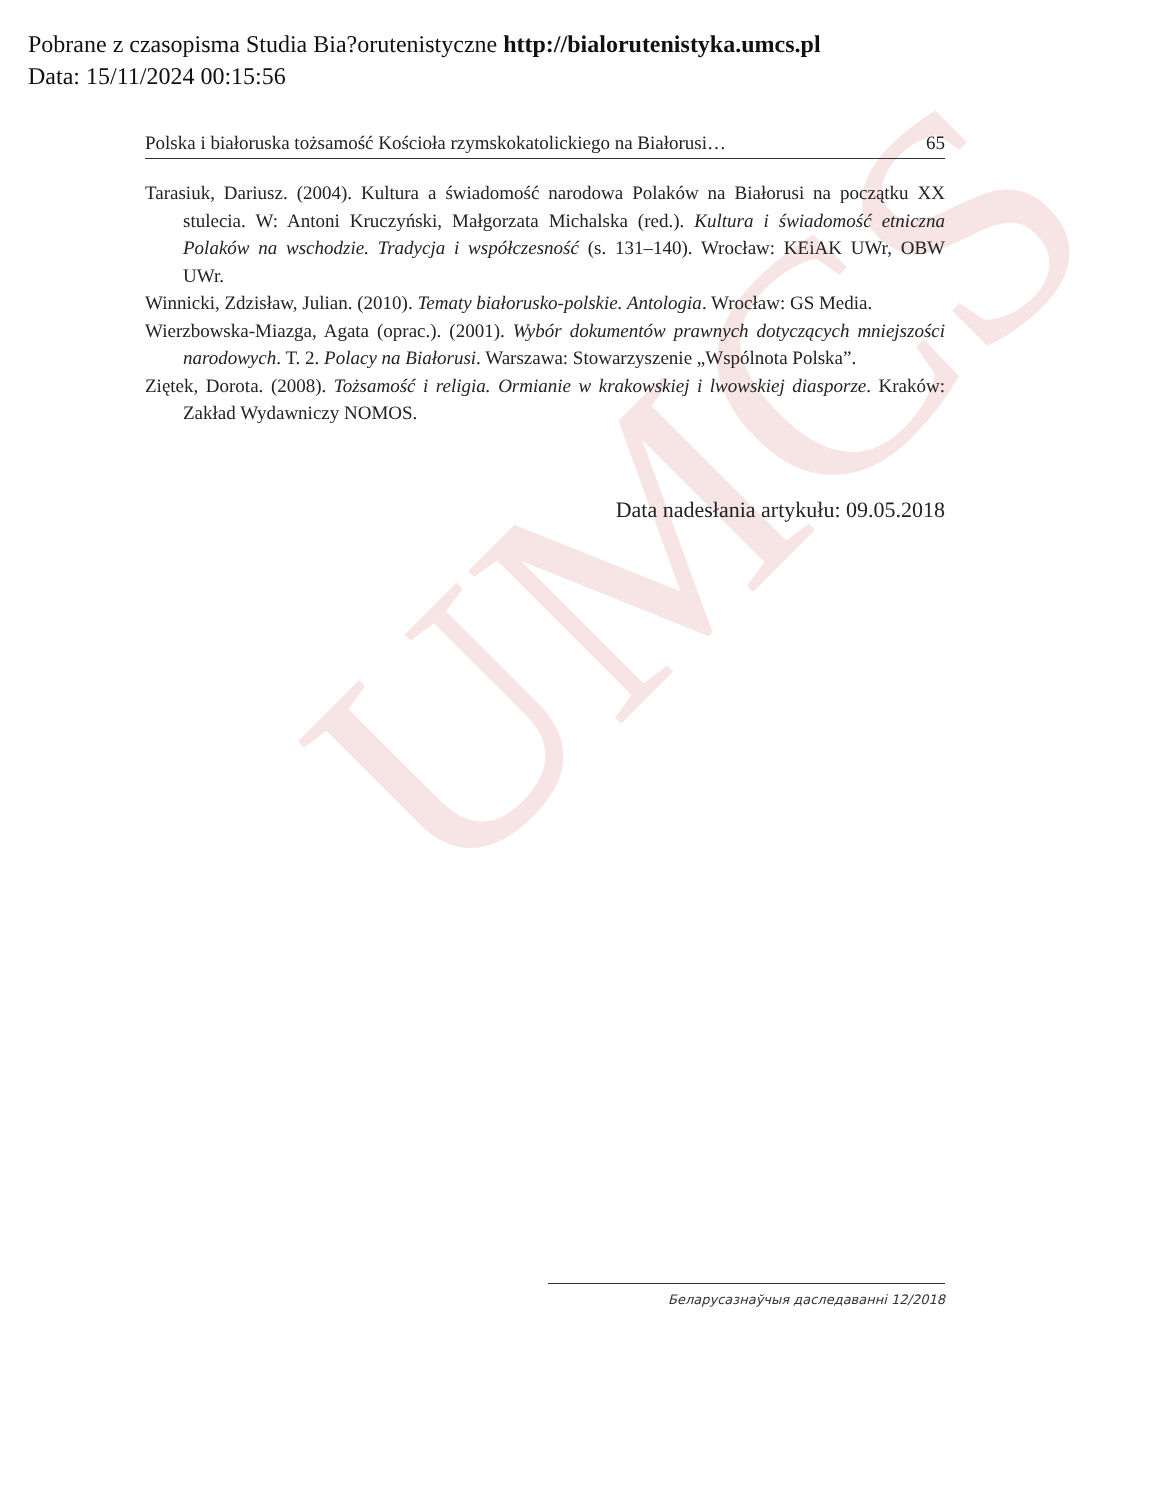UMCS
Pobrane z czasopisma Studia Bia?orutenistyczne http://bialorutenistyka.umcs.pl
Data: 15/11/2024 00:15:56
Polska i białoruska tożsamość Kościoła rzymskokatolickiego na Białorusi… 65
Tarasiuk, Dariusz. (2004). Kultura a świadomość narodowa Polaków na Białorusi na początku XX stulecia. W: Antoni Kruczyński, Małgorzata Michalska (red.). Kultura i świadomość etniczna Polaków na wschodzie. Tradycja i współczesność (s. 131–140). Wrocław: KEiAK UWr, OBW UWr.
Winnicki, Zdzisław, Julian. (2010). Tematy białorusko-polskie. Antologia. Wrocław: GS Media.
Wierzbowska-Miazga, Agata (oprac.). (2001). Wybór dokumentów prawnych dotyczących mniejszości narodowych. T. 2. Polacy na Białorusi. Warszawa: Stowarzyszenie „Wspólnota Polska”.
Ziętek, Dorota. (2008). Tożsamość i religia. Ormianie w krakowskiej i lwowskiej diasporze. Kraków: Zakład Wydawniczy NOMOS.
Data nadesłania artykułu: 09.05.2018
Беларусазнаўчыя даследаванні 12/2018